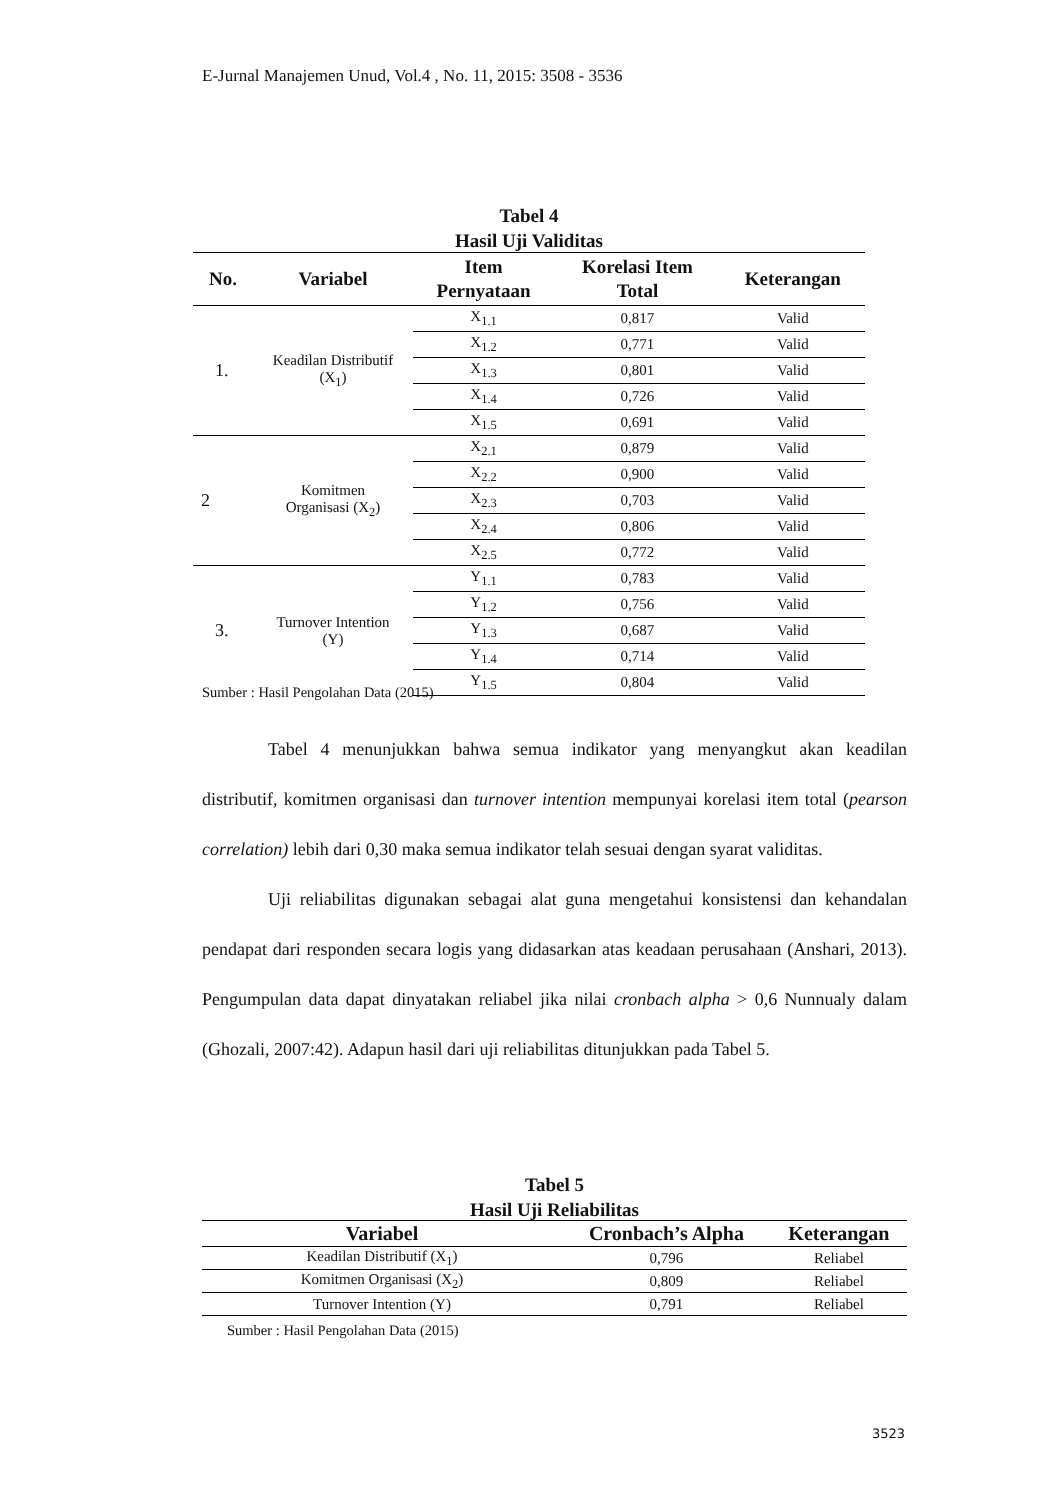E-Jurnal Manajemen Unud, Vol.4 , No. 11, 2015: 3508 - 3536
Tabel 4
Hasil Uji Validitas
| No. | Variabel | Item Pernyataan | Korelasi Item Total | Keterangan |
| --- | --- | --- | --- | --- |
| 1. | Keadilan Distributif (X<sub>1</sub>) | X<sub>1.1</sub> | 0,817 | Valid |
| | | X<sub>1.2</sub> | 0,771 | Valid |
| | | X<sub>1.3</sub> | 0,801 | Valid |
| | | X<sub>1.4</sub> | 0,726 | Valid |
| | | X<sub>1.5</sub> | 0,691 | Valid |
| 2 | Komitmen Organisasi (X<sub>2</sub>) | X<sub>2.1</sub> | 0,879 | Valid |
| | | X<sub>2.2</sub> | 0,900 | Valid |
| | | X<sub>2.3</sub> | 0,703 | Valid |
| | | X<sub>2.4</sub> | 0,806 | Valid |
| | | X<sub>2.5</sub> | 0,772 | Valid |
| 3. | Turnover Intention (Y) | Y<sub>1.1</sub> | 0,783 | Valid |
| | | Y<sub>1.2</sub> | 0,756 | Valid |
| | | Y<sub>1.3</sub> | 0,687 | Valid |
| | | Y<sub>1.4</sub> | 0,714 | Valid |
| | | Y<sub>1.5</sub> | 0,804 | Valid |
Sumber : Hasil Pengolahan Data (2015)
Tabel 4 menunjukkan bahwa semua indikator yang menyangkut akan keadilan distributif, komitmen organisasi dan turnover intention mempunyai korelasi item total (pearson correlation) lebih dari 0,30 maka semua indikator telah sesuai dengan syarat validitas.
Uji reliabilitas digunakan sebagai alat guna mengetahui konsistensi dan kehandalan pendapat dari responden secara logis yang didasarkan atas keadaan perusahaan (Anshari, 2013). Pengumpulan data dapat dinyatakan reliabel jika nilai cronbach alpha > 0,6 Nunnualy dalam (Ghozali, 2007:42). Adapun hasil dari uji reliabilitas ditunjukkan pada Tabel 5.
Tabel 5
Hasil Uji Reliabilitas
| Variabel | Cronbach’s Alpha | Keterangan |
| --- | --- | --- |
| Keadilan Distributif (X<sub>1</sub>) | 0,796 | Reliabel |
| Komitmen Organisasi (X<sub>2</sub>) | 0,809 | Reliabel |
| Turnover Intention (Y) | 0,791 | Reliabel |
Sumber : Hasil Pengolahan Data (2015)
3523